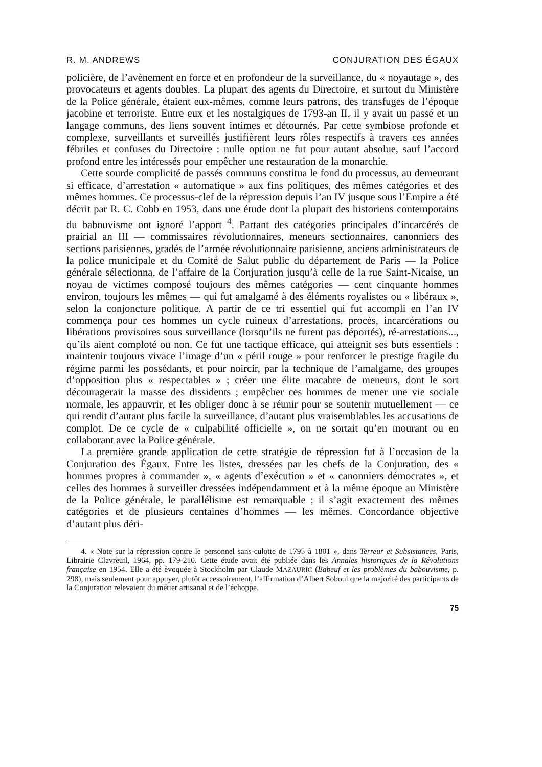R. M. ANDREWS CONJURATION DES ÉGAUX
policière, de l’avènement en force et en profondeur de la surveillance, du « noyautage », des provocateurs et agents doubles. La plupart des agents du Directoire, et surtout du Ministère de la Police générale, étaient eux-mêmes, comme leurs patrons, des transfuges de l’époque jacobine et terroriste. Entre eux et les nostalgiques de 1793-an II, il y avait un passé et un langage communs, des liens souvent intimes et détournés. Par cette symbiose profonde et complexe, surveillants et surveillés justifièrent leurs rôles respectifs à travers ces années fébriles et confuses du Directoire : nulle option ne fut pour autant absolue, sauf l’accord profond entre les intéressés pour empêcher une restauration de la monarchie.
Cette sourde complicité de passés communs constitua le fond du processus, au demeurant si efficace, d’arrestation « automatique » aux fins politiques, des mêmes catégories et des mêmes hommes. Ce processus-clef de la répression depuis l’an IV jusque sous l’Empire a été décrit par R. C. Cobb en 1953, dans une étude dont la plupart des historiens contemporains du babouvisme ont ignoré l’apport <sup>4</sup>. Partant des catégories principales d’incarcérés de prairial an III — commissaires révolutionnaires, meneurs sectionnaires, canonniers des sections parisiennes, gradés de l’armée révolutionnaire parisienne, anciens administrateurs de la police municipale et du Comité de Salut public du département de Paris — la Police générale sélectionna, de l’affaire de la Conjuration jusqu’à celle de la rue Saint-Nicaise, un noyau de victimes composé toujours des mêmes catégories — cent cinquante hommes environ, toujours les mêmes — qui fut amalgamé à des éléments royalistes ou « libéraux », selon la conjoncture politique. A partir de ce tri essentiel qui fut accompli en l’an IV commença pour ces hommes un cycle ruineux d’arrestations, procès, incarcérations ou libérations provisoires sous surveillance (lorsqu’ils ne furent pas déportés), ré-arrestations..., qu’ils aient comploté ou non. Ce fut une tactique efficace, qui atteignit ses buts essentiels : maintenir toujours vivace l’image d’un « péril rouge » pour renforcer le prestige fragile du régime parmi les possédants, et pour noircir, par la technique de l’amalgame, des groupes d’opposition plus « respectables » ; créer une élite macabre de meneurs, dont le sort découragerait la masse des dissidents ; empêcher ces hommes de mener une vie sociale normale, les appauvrir, et les obliger donc à se réunir pour se soutenir mutuellement — ce qui rendit d’autant plus facile la surveillance, d’autant plus vraisemblables les accusations de complot. De ce cycle de « culpabilité officielle », on ne sortait qu’en mourant ou en collaborant avec la Police générale.
La première grande application de cette stratégie de répression fut à l’occasion de la Conjuration des Égaux. Entre les listes, dressées par les chefs de la Conjuration, des « hommes propres à commander », « agents d’exécution » et « canonniers démocrates », et celles des hommes à surveiller dressées indépendamment et à la même époque au Ministère de la Police générale, le parallélisme est remarquable ; il s’agit exactement des mêmes catégories et de plusieurs centaines d’hommes — les mêmes. Concordance objective d’autant plus déri-
4. « Note sur la répression contre le personnel sans-culotte de 1795 à 1801 », dans Terreur et Subsistances, Paris, Librairie Clavreuil, 1964, pp. 179-210. Cette étude avait été publiée dans les Annales historiques de la Révolutions française en 1954. Elle a été évoquée à Stockholm par Claude MAZAURIC (Babeuf et les problèmes du babouvisme, p. 298), mais seulement pour appuyer, plutôt accessoirement, l’affirmation d’Albert Soboul que la majorité des participants de la Conjuration relevaient du métier artisanal et de l’échoppe.
75